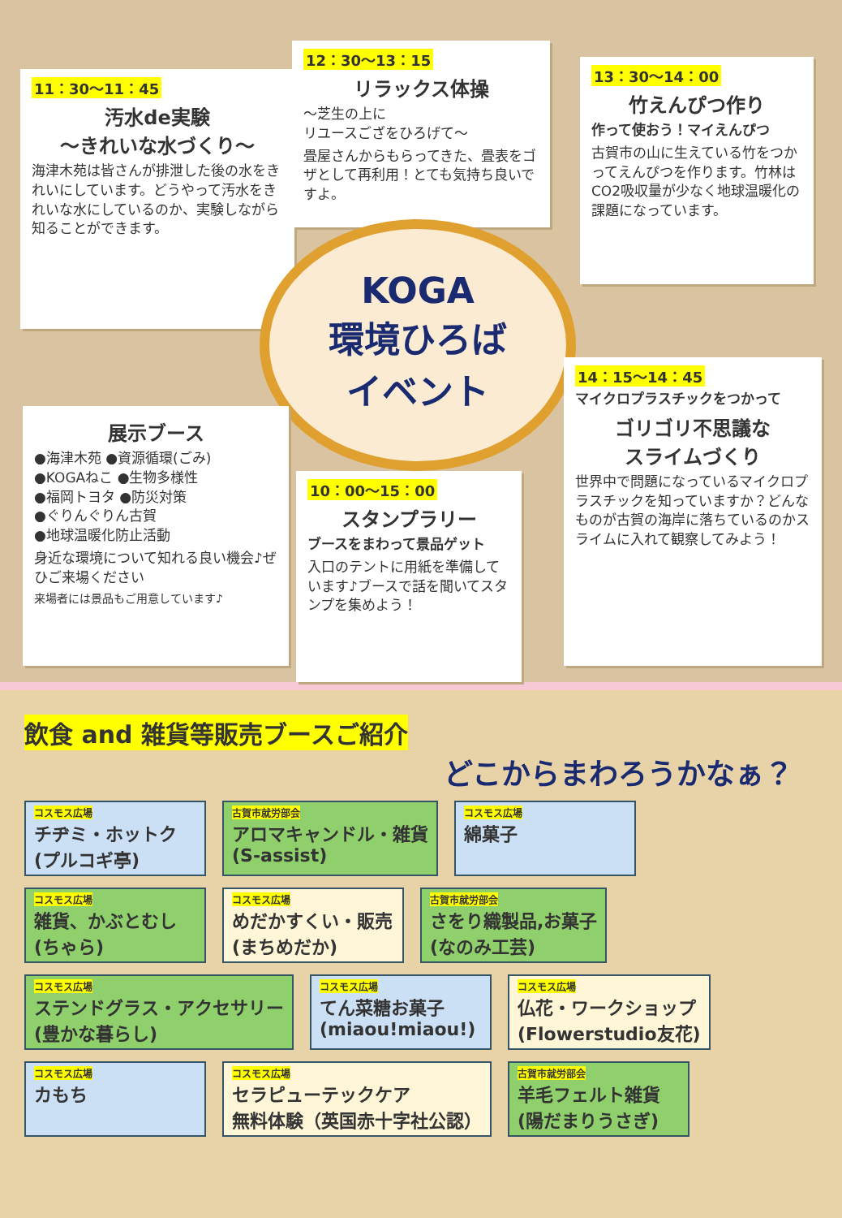11：30～11：45
汚水de実験
～きれいな水づくり～
海津木苑は皆さんが排泄した後の水をきれいにしています。どうやって汚水をきれいな水にしているのか、実験しながら知ることができます。
12：30～13：15
リラックス体操
～芝生の上に
リユースござをひろげて～
畳屋さんからもらってきた、畳表をゴザとして再利用！とても気持ち良いですよ。
13：30～14：00
竹えんぴつ作り
作って使おう！マイえんぴつ
古賀市の山に生えている竹をつかってえんぴつを作ります。竹林はCO2吸収量が少なく地球温暖化の課題になっています。
KOGA
環境ひろば
イベント
展示ブース
●海津木苑 ●資源循環(ごみ)
●KOGAねこ ●生物多様性
●福岡トヨタ ●防災対策
●ぐりんぐりん古賀
●地球温暖化防止活動
身近な環境について知れる良い機会♪ぜひご来場ください
来場者には景品もご用意しています♪
10：00～15：00
スタンプラリー
ブースをまわって景品ゲット
入口のテントに用紙を準備しています♪ブースで話を聞いてスタンプを集めよう！
14：15～14：45
マイクロプラスチックをつかって
ゴリゴリ不思議な
スライムづくり
世界中で問題になっているマイクロプラスチックを知っていますか？どんなものが古賀の海岸に落ちているのかスライムに入れて観察してみよう！
飲食 and 雑貨等販売ブースご紹介
どこからまわろうかなぁ？
コスモス広場
チヂミ・ホットク
(プルコギ亭)
古賀市就労部会
アロマキャンドル・雑貨
(S-assist)
コスモス広場
綿菓子
コスモス広場
雑貨、かぶとむし
(ちゃら)
コスモス広場
めだかすくい・販売
(まちめだか)
古賀市就労部会
さをり織製品,お菓子
(なのみ工芸)
コスモス広場
ステンドグラス・アクセサリー
(豊かな暮らし)
コスモス広場
てん菜糖お菓子
(miaou!miaou!)
コスモス広場
仏花・ワークショップ
(Flowerstudio友花)
コスモス広場
カもち
コスモス広場
セラピューテックケア
無料体験（英国赤十字社公認）
古賀市就労部会
羊毛フェルト雑貨
(陽だまりうさぎ)